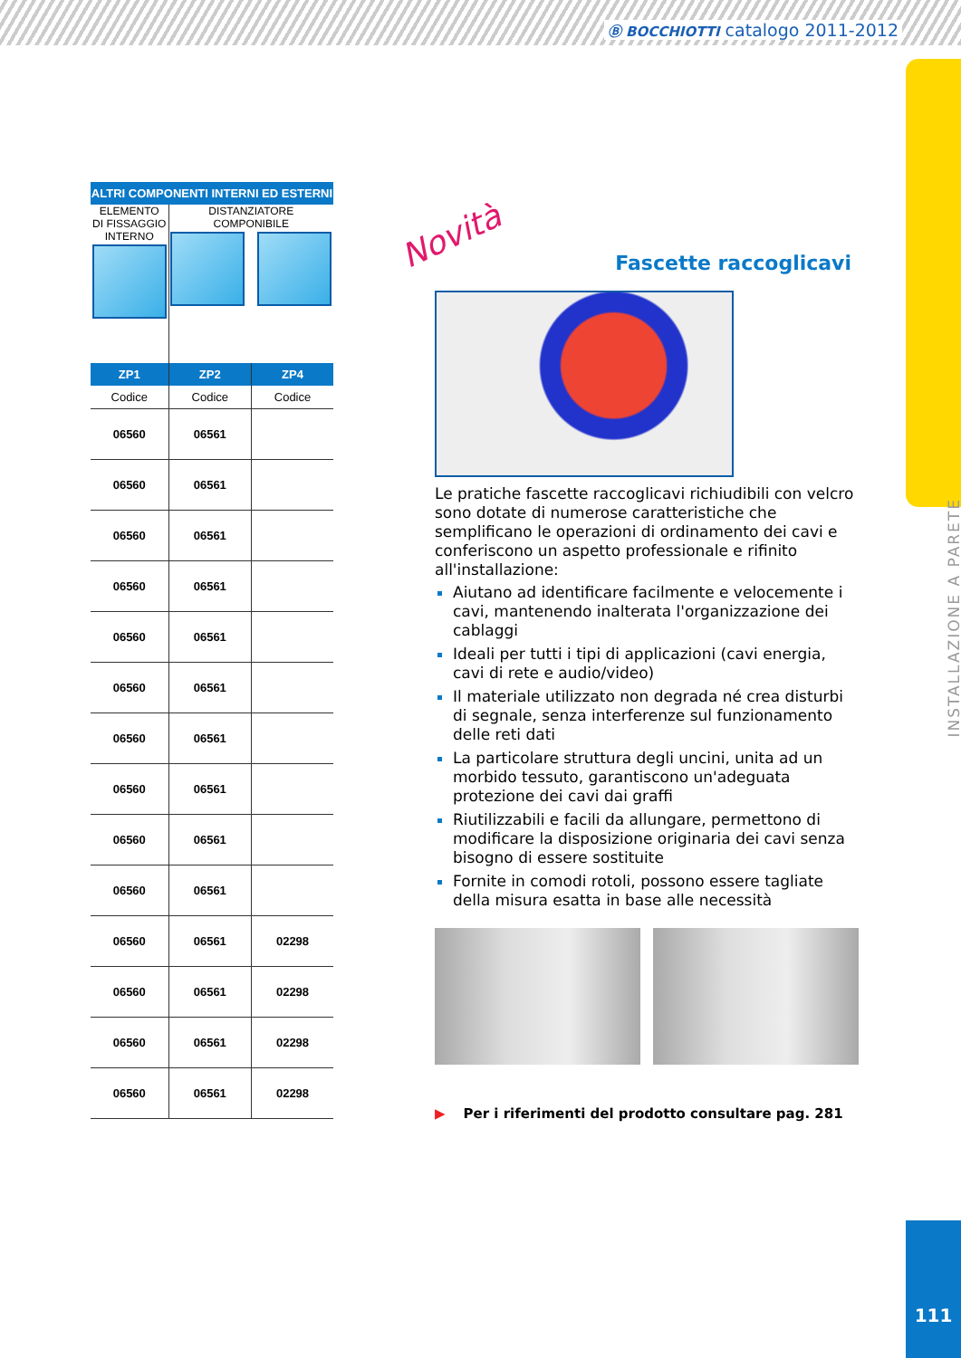Ⓑ BOCCHIOTTI catalogo 2011-2012
INSTALLAZIONE A PARETE
| ALTRI COMPONENTI INTERNI ED ESTERNI | | |
| --- | --- | --- |
| ELEMENTO DI FISSAGGIO INTERNO | DISTANZIATORE COMPONIBILE | |
| ZP1 | ZP2 | ZP4 |
| Codice | Codice | Codice |
| 06560 | 06561 | |
| 06560 | 06561 | |
| 06560 | 06561 | |
| 06560 | 06561 | |
| 06560 | 06561 | |
| 06560 | 06561 | |
| 06560 | 06561 | |
| 06560 | 06561 | |
| 06560 | 06561 | |
| 06560 | 06561 | |
| 06560 | 06561 | 02298 |
| 06560 | 06561 | 02298 |
| 06560 | 06561 | 02298 |
| 06560 | 06561 | 02298 |
Novità
Fascette raccoglicavi
Le pratiche fascette raccoglicavi richiudibili con velcro sono dotate di numerose caratteristiche che semplificano le operazioni di ordinamento dei cavi e conferiscono un aspetto professionale e rifinito all'installazione:
Aiutano ad identificare facilmente e velocemente i cavi, mantenendo inalterata l'organizzazione dei cablaggi
Ideali per tutti i tipi di applicazioni (cavi energia, cavi di rete e audio/video)
Il materiale utilizzato non degrada né crea disturbi di segnale, senza interferenze sul funzionamento delle reti dati
La particolare struttura degli uncini, unita ad un morbido tessuto, garantiscono un'adeguata protezione dei cavi dai graffi
Riutilizzabili e facili da allungare, permettono di modificare la disposizione originaria dei cavi senza bisogno di essere sostituite
Fornite in comodi rotoli, possono essere tagliate della misura esatta in base alle necessità
▶ Per i riferimenti del prodotto consultare pag. 281
111